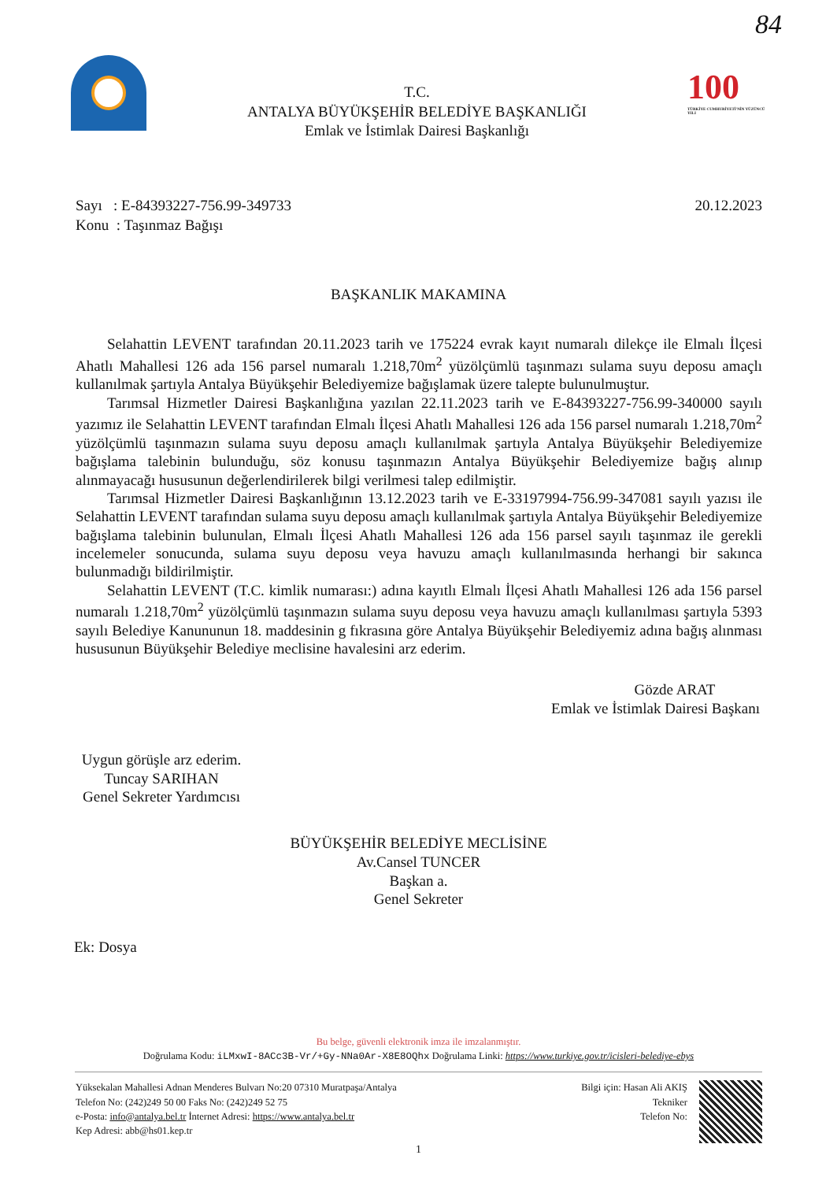84
T.C.
ANTALYA BÜYÜKŞEHİR BELEDİYE BAŞKANLIĞI
Emlak ve İstimlak Dairesi Başkanlığı
100
TÜRKİYE CUMHURİYETİ'NİN YÜZÜNCÜ YILI
Sayı : E-84393227-756.99-349733
Konu : Taşınmaz Bağışı
20.12.2023
BAŞKANLIK MAKAMINA
Selahattin LEVENT tarafından 20.11.2023 tarih ve 175224 evrak kayıt numaralı dilekçe ile Elmalı İlçesi Ahatlı Mahallesi 126 ada 156 parsel numaralı 1.218,70m<sup>2</sup> yüzölçümlü taşınmazı sulama suyu deposu amaçlı kullanılmak şartıyla Antalya Büyükşehir Belediyemize bağışlamak üzere talepte bulunulmuştur.
Tarımsal Hizmetler Dairesi Başkanlığına yazılan 22.11.2023 tarih ve E-84393227-756.99-340000 sayılı yazımız ile Selahattin LEVENT tarafından Elmalı İlçesi Ahatlı Mahallesi 126 ada 156 parsel numaralı 1.218,70m<sup>2</sup> yüzölçümlü taşınmazın sulama suyu deposu amaçlı kullanılmak şartıyla Antalya Büyükşehir Belediyemize bağışlama talebinin bulunduğu, söz konusu taşınmazın Antalya Büyükşehir Belediyemize bağış alınıp alınmayacağı hususunun değerlendirilerek bilgi verilmesi talep edilmiştir.
Tarımsal Hizmetler Dairesi Başkanlığının 13.12.2023 tarih ve E-33197994-756.99-347081 sayılı yazısı ile Selahattin LEVENT tarafından sulama suyu deposu amaçlı kullanılmak şartıyla Antalya Büyükşehir Belediyemize bağışlama talebinin bulunulan, Elmalı İlçesi Ahatlı Mahallesi 126 ada 156 parsel sayılı taşınmaz ile gerekli incelemeler sonucunda, sulama suyu deposu veya havuzu amaçlı kullanılmasında herhangi bir sakınca bulunmadığı bildirilmiştir.
Selahattin LEVENT (T.C. kimlik numarası:) adına kayıtlı Elmalı İlçesi Ahatlı Mahallesi 126 ada 156 parsel numaralı 1.218,70m<sup>2</sup> yüzölçümlü taşınmazın sulama suyu deposu veya havuzu amaçlı kullanılması şartıyla 5393 sayılı Belediye Kanununun 18. maddesinin g fıkrasına göre Antalya Büyükşehir Belediyemiz adına bağış alınması hususunun Büyükşehir Belediye meclisine havalesini arz ederim.
Gözde ARAT
Emlak ve İstimlak Dairesi Başkanı
Uygun görüşle arz ederim.
Tuncay SARIHAN
Genel Sekreter Yardımcısı
BÜYÜKŞEHİR BELEDİYE MECLİSİNE
Av.Cansel TUNCER
Başkan a.
Genel Sekreter
Ek: Dosya
Bu belge, güvenli elektronik imza ile imzalanmıştır.
Doğrulama Kodu: iLMxwI-8ACc3B-Vr/+Gy-NNa0Ar-X8E8OQhx Doğrulama Linki: https://www.turkiye.gov.tr/icisleri-belediye-ebys
Yüksekalan Mahallesi Adnan Menderes Bulvarı No:20 07310 Muratpaşa/Antalya
Telefon No: (242)249 50 00 Faks No: (242)249 52 75
e-Posta: info@antalya.bel.tr İnternet Adresi: https://www.antalya.bel.tr
Kep Adresi: abb@hs01.kep.tr
Bilgi için: Hasan Ali AKIŞ
Tekniker
Telefon No:
1